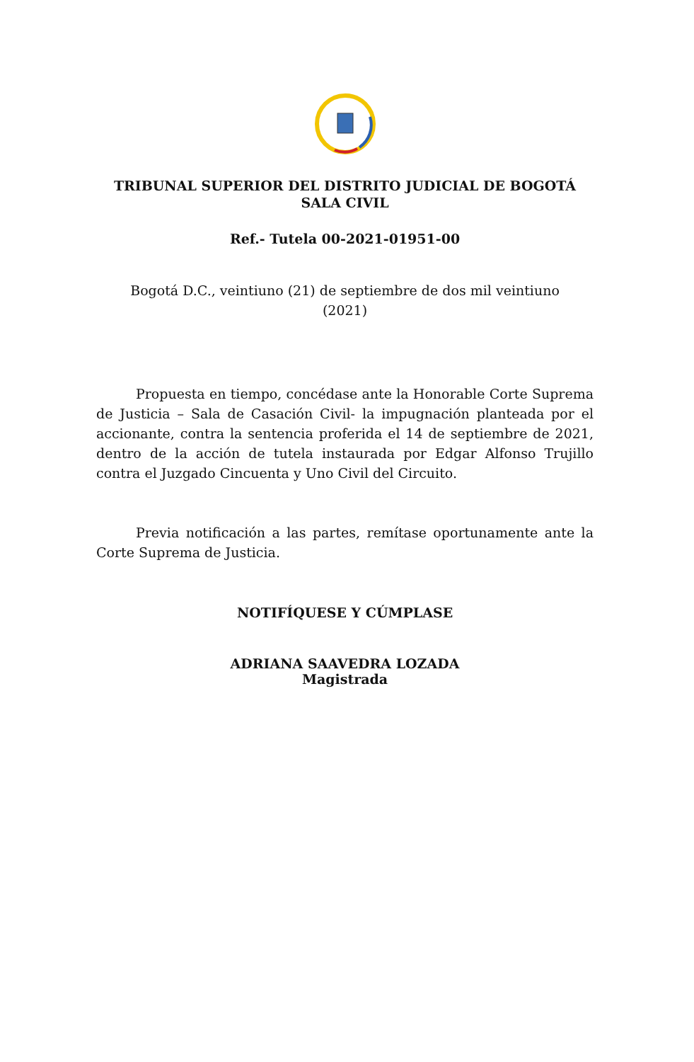TRIBUNAL SUPERIOR DEL DISTRITO JUDICIAL DE BOGOTÁ
SALA CIVIL
Ref.- Tutela 00-2021-01951-00
Bogotá D.C., veintiuno (21) de septiembre de dos mil veintiuno
(2021)
Propuesta en tiempo, concédase ante la Honorable Corte Suprema de Justicia – Sala de Casación Civil- la impugnación planteada por el accionante, contra la sentencia proferida el 14 de septiembre de 2021, dentro de la acción de tutela instaurada por Edgar Alfonso Trujillo contra el Juzgado Cincuenta y Uno Civil del Circuito.
Previa notificación a las partes, remítase oportunamente ante la Corte Suprema de Justicia.
NOTIFÍQUESE Y CÚMPLASE
ADRIANA SAAVEDRA LOZADA
Magistrada